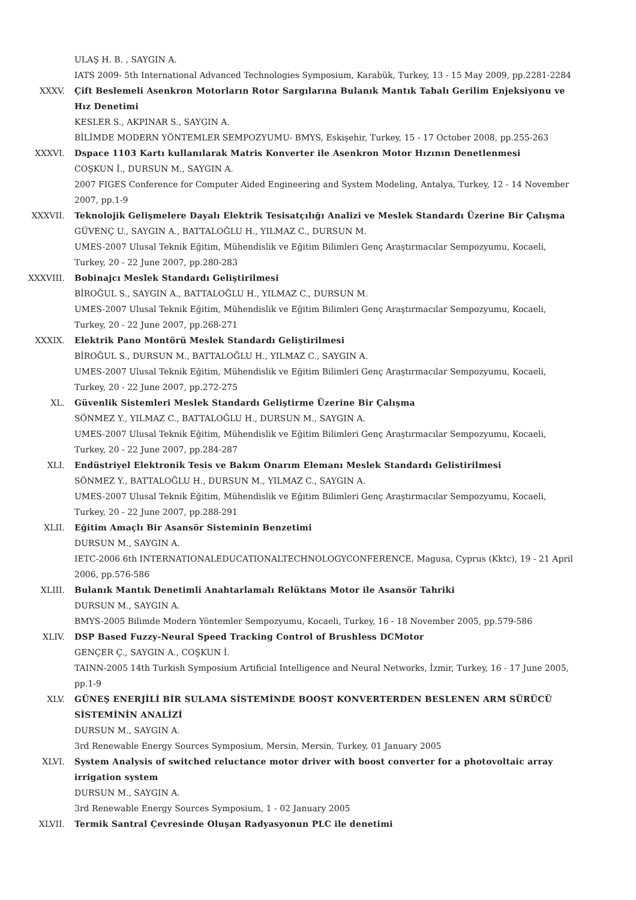ULAŞ H. B. , SAYGIN A.
IATS 2009- 5th International Advanced Technologies Symposium, Karabük, Turkey, 13 - 15 May 2009, pp.2281-2284
XXXV. Çift Beslemeli Asenkron Motorların Rotor Sargılarına Bulanık Mantık Tabalı Gerilim Enjeksiyonu ve Hız Denetimi
KESLER S., AKPINAR S., SAYGIN A.
BİLİMDE MODERN YÖNTEMLER SEMPOZYUMU- BMYS, Eskişehir, Turkey, 15 - 17 October 2008, pp.255-263
XXXVI. Dspace 1103 Kartı kullanılarak Matris Konverter ile Asenkron Motor Hızının Denetlenmesi
COŞKUN İ., DURSUN M., SAYGIN A.
2007 FIGES Conference for Computer Aided Engineering and System Modeling, Antalya, Turkey, 12 - 14 November 2007, pp.1-9
XXXVII. Teknolojik Gelişmelere Dayalı Elektrik Tesisatçılığı Analizi ve Meslek Standardı Üzerine Bir Çalışma
GÜVENÇ U., SAYGIN A., BATTALOĞLU H., YILMAZ C., DURSUN M.
UMES-2007 Ulusal Teknik Eğitim, Mühendislik ve Eğitim Bilimleri Genç Araştırmacılar Sempozyumu, Kocaeli, Turkey, 20 - 22 June 2007, pp.280-283
XXXVIII. Bobinajcı Meslek Standardı Geliştirilmesi
BİROĞUL S., SAYGIN A., BATTALOĞLU H., YILMAZ C., DURSUN M.
UMES-2007 Ulusal Teknik Eğitim, Mühendislik ve Eğitim Bilimleri Genç Araştırmacılar Sempozyumu, Kocaeli, Turkey, 20 - 22 June 2007, pp.268-271
XXXIX. Elektrik Pano Montörü Meslek Standardı Geliştirilmesi
BİROĞUL S., DURSUN M., BATTALOĞLU H., YILMAZ C., SAYGIN A.
UMES-2007 Ulusal Teknik Eğitim, Mühendislik ve Eğitim Bilimleri Genç Araştırmacılar Sempozyumu, Kocaeli, Turkey, 20 - 22 June 2007, pp.272-275
XL. Güvenlik Sistemleri Meslek Standardı Geliştirme Üzerine Bir Çalışma
SÖNMEZ Y., YILMAZ C., BATTALOĞLU H., DURSUN M., SAYGIN A.
UMES-2007 Ulusal Teknik Eğitim, Mühendislik ve Eğitim Bilimleri Genç Araştırmacılar Sempozyumu, Kocaeli, Turkey, 20 - 22 June 2007, pp.284-287
XLI. Endüstriyel Elektronik Tesis ve Bakım Onarım Elemanı Meslek Standardı Gelistirilmesi
SÖNMEZ Y., BATTALOĞLU H., DURSUN M., YILMAZ C., SAYGIN A.
UMES-2007 Ulusal Teknik Eğitim, Mühendislik ve Eğitim Bilimleri Genç Araştırmacılar Sempozyumu, Kocaeli, Turkey, 20 - 22 June 2007, pp.288-291
XLII. Eğitim Amaçlı Bir Asansör Sisteminin Benzetimi
DURSUN M., SAYGIN A.
IETC-2006 6th INTERNATIONALEDUCATIONALTECHNOLOGYCONFERENCE, Magusa, Cyprus (Kktc), 19 - 21 April 2006, pp.576-586
XLIII. Bulanık Mantık Denetimli Anahtarlamalı Relüktans Motor ile Asansör Tahriki
DURSUN M., SAYGIN A.
BMYS-2005 Bilimde Modern Yöntemler Sempozyumu, Kocaeli, Turkey, 16 - 18 November 2005, pp.579-586
XLIV. DSP Based Fuzzy-Neural Speed Tracking Control of Brushless DCMotor
GENÇER Ç., SAYGIN A., COŞKUN İ.
TAINN-2005 14th Turkish Symposium Artificial Intelligence and Neural Networks, İzmir, Turkey, 16 - 17 June 2005, pp.1-9
XLV. GÜNEŞ ENERJİLİ BİR SULAMA SİSTEMİNDE BOOST KONVERTERDEN BESLENEN ARM SÜRÜCÜ SİSTEMİNİN ANALİZİ
DURSUN M., SAYGIN A.
3rd Renewable Energy Sources Symposium, Mersin, Mersin, Turkey, 01 January 2005
XLVI. System Analysis of switched reluctance motor driver with boost converter for a photovoltaic array irrigation system
DURSUN M., SAYGIN A.
3rd Renewable Energy Sources Symposium, 1 - 02 January 2005
XLVII. Termik Santral Çevresinde Oluşan Radyasyonun PLC ile denetimi